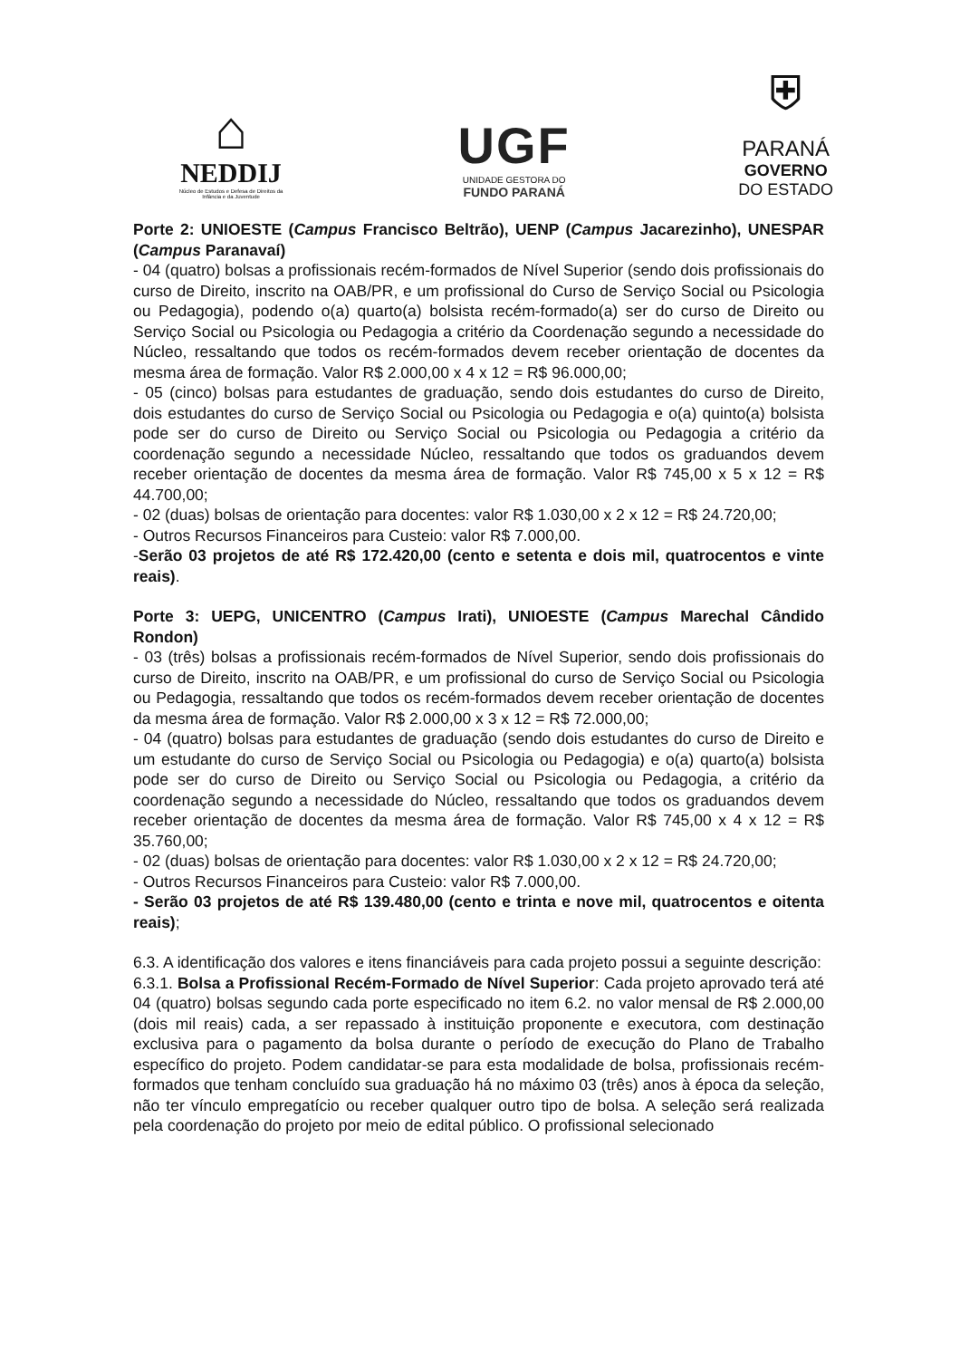⌂
NEDDIJ
Núcleo de Estudos e Defesa de Direitos da Infância e da Juventude
UGF
UNIDADE GESTORA DO
FUNDO PARANÁ
⛨
PARANÁ
GOVERNO
DO ESTADO
Porte 2: UNIOESTE (Campus Francisco Beltrão), UENP (Campus Jacarezinho), UNESPAR (Campus Paranavaí)
- 04 (quatro) bolsas a profissionais recém-formados de Nível Superior (sendo dois profissionais do curso de Direito, inscrito na OAB/PR, e um profissional do Curso de Serviço Social ou Psicologia ou Pedagogia), podendo o(a) quarto(a) bolsista recém-formado(a) ser do curso de Direito ou Serviço Social ou Psicologia ou Pedagogia a critério da Coordenação segundo a necessidade do Núcleo, ressaltando que todos os recém-formados devem receber orientação de docentes da mesma área de formação. Valor R$ 2.000,00 x 4 x 12 = R$ 96.000,00;
- 05 (cinco) bolsas para estudantes de graduação, sendo dois estudantes do curso de Direito, dois estudantes do curso de Serviço Social ou Psicologia ou Pedagogia e o(a) quinto(a) bolsista pode ser do curso de Direito ou Serviço Social ou Psicologia ou Pedagogia a critério da coordenação segundo a necessidade Núcleo, ressaltando que todos os graduandos devem receber orientação de docentes da mesma área de formação. Valor R$ 745,00 x 5 x 12 = R$ 44.700,00;
- 02 (duas) bolsas de orientação para docentes: valor R$ 1.030,00 x 2 x 12 = R$ 24.720,00;
- Outros Recursos Financeiros para Custeio: valor R$ 7.000,00.
-Serão 03 projetos de até R$ 172.420,00 (cento e setenta e dois mil, quatrocentos e vinte reais).
Porte 3: UEPG, UNICENTRO (Campus Irati), UNIOESTE (Campus Marechal Cândido Rondon)
- 03 (três) bolsas a profissionais recém-formados de Nível Superior, sendo dois profissionais do curso de Direito, inscrito na OAB/PR, e um profissional do curso de Serviço Social ou Psicologia ou Pedagogia, ressaltando que todos os recém-formados devem receber orientação de docentes da mesma área de formação. Valor R$ 2.000,00 x 3 x 12 = R$ 72.000,00;
- 04 (quatro) bolsas para estudantes de graduação (sendo dois estudantes do curso de Direito e um estudante do curso de Serviço Social ou Psicologia ou Pedagogia) e o(a) quarto(a) bolsista pode ser do curso de Direito ou Serviço Social ou Psicologia ou Pedagogia, a critério da coordenação segundo a necessidade do Núcleo, ressaltando que todos os graduandos devem receber orientação de docentes da mesma área de formação. Valor R$ 745,00 x 4 x 12 = R$ 35.760,00;
- 02 (duas) bolsas de orientação para docentes: valor R$ 1.030,00 x 2 x 12 = R$ 24.720,00;
- Outros Recursos Financeiros para Custeio: valor R$ 7.000,00.
- Serão 03 projetos de até R$ 139.480,00 (cento e trinta e nove mil, quatrocentos e oitenta reais);
6.3. A identificação dos valores e itens financiáveis para cada projeto possui a seguinte descrição:
6.3.1. Bolsa a Profissional Recém-Formado de Nível Superior: Cada projeto aprovado terá até 04 (quatro) bolsas segundo cada porte especificado no item 6.2. no valor mensal de R$ 2.000,00 (dois mil reais) cada, a ser repassado à instituição proponente e executora, com destinação exclusiva para o pagamento da bolsa durante o período de execução do Plano de Trabalho específico do projeto. Podem candidatar-se para esta modalidade de bolsa, profissionais recém-formados que tenham concluído sua graduação há no máximo 03 (três) anos à época da seleção, não ter vínculo empregatício ou receber qualquer outro tipo de bolsa. A seleção será realizada pela coordenação do projeto por meio de edital público. O profissional selecionado